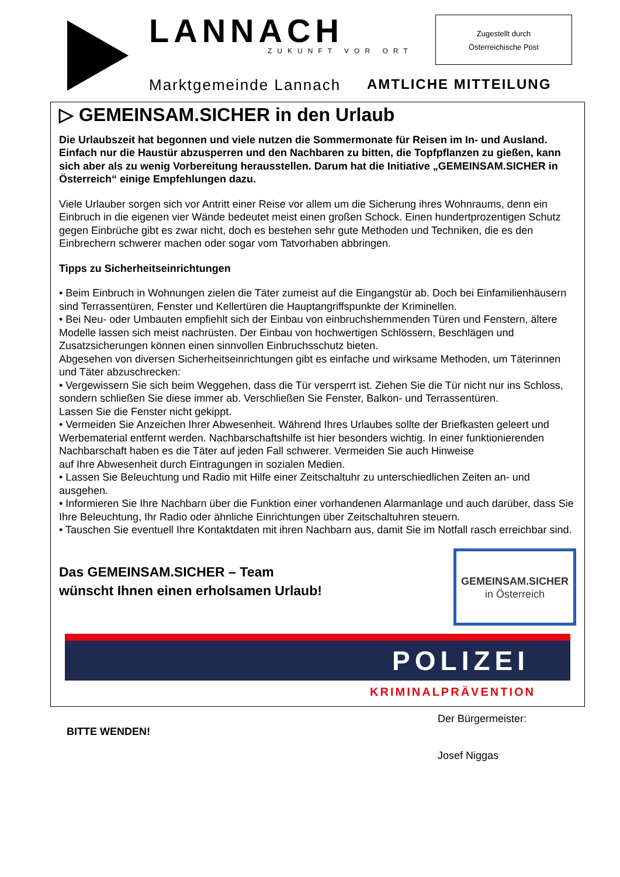LANNACH ZUKUNFT VOR ORT
Zugestellt durch
Österreichische Post
Marktgemeinde Lannach AMTLICHE MITTEILUNG
▷ GEMEINSAM.SICHER in den Urlaub
Die Urlaubszeit hat begonnen und viele nutzen die Sommermonate für Reisen im In- und Ausland. Einfach nur die Haustür abzusperren und den Nachbaren zu bitten, die Topfpflanzen zu gießen, kann sich aber als zu wenig Vorbereitung herausstellen. Darum hat die Initiative „GEMEINSAM.SICHER in Österreich“ einige Empfehlungen dazu.
Viele Urlauber sorgen sich vor Antritt einer Reise vor allem um die Sicherung ihres Wohnraums, denn ein Einbruch in die eigenen vier Wände bedeutet meist einen großen Schock. Einen hundertprozentigen Schutz gegen Einbrüche gibt es zwar nicht, doch es bestehen sehr gute Methoden und Techniken, die es den Einbrechern schwerer machen oder sogar vom Tatvorhaben abbringen.
Tipps zu Sicherheitseinrichtungen
• Beim Einbruch in Wohnungen zielen die Täter zumeist auf die Eingangstür ab. Doch bei Einfamilienhäusern
sind Terrassentüren, Fenster und Kellertüren die Hauptangriffspunkte der Kriminellen.
• Bei Neu- oder Umbauten empfiehlt sich der Einbau von einbruchshemmenden Türen und Fenstern, ältere Modelle lassen sich meist nachrüsten. Der Einbau von hochwertigen Schlössern, Beschlägen und Zusatzsicherungen können einen sinnvollen Einbruchsschutz bieten.
Abgesehen von diversen Sicherheitseinrichtungen gibt es einfache und wirksame Methoden, um Täterinnen
und Täter abzuschrecken:
• Vergewissern Sie sich beim Weggehen, dass die Tür versperrt ist. Ziehen Sie die Tür nicht nur ins Schloss, sondern schließen Sie diese immer ab. Verschließen Sie Fenster, Balkon- und Terrassentüren.
Lassen Sie die Fenster nicht gekippt.
• Vermeiden Sie Anzeichen Ihrer Abwesenheit. Während Ihres Urlaubes sollte der Briefkasten geleert und Werbematerial entfernt werden. Nachbarschaftshilfe ist hier besonders wichtig. In einer funktionierenden
Nachbarschaft haben es die Täter auf jeden Fall schwerer. Vermeiden Sie auch Hinweise
auf Ihre Abwesenheit durch Eintragungen in sozialen Medien.
• Lassen Sie Beleuchtung und Radio mit Hilfe einer Zeitschaltuhr zu unterschiedlichen Zeiten an- und ausgehen.
• Informieren Sie Ihre Nachbarn über die Funktion einer vorhandenen Alarmanlage und auch darüber, dass Sie Ihre Beleuchtung, Ihr Radio oder ähnliche Einrichtungen über Zeitschaltuhren steuern.
• Tauschen Sie eventuell Ihre Kontaktdaten mit ihren Nachbarn aus, damit Sie im Notfall rasch erreichbar sind.
Das GEMEINSAM.SICHER – Team
wünscht Ihnen einen erholsamen Urlaub!
GEMEINSAM.SICHER
in Österreich
POLIZEI
KRIMINALPRÄVENTION
BITTE WENDEN!
Der Bürgermeister:
Josef Niggas